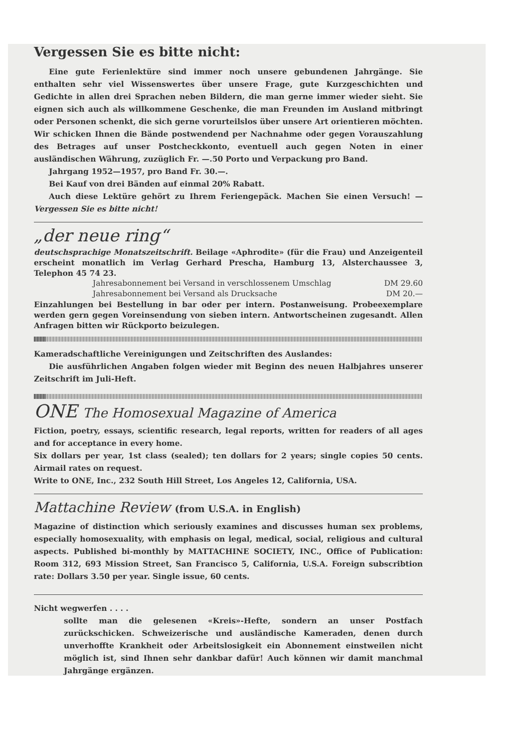Vergessen Sie es bitte nicht:
Eine gute Ferienlektüre sind immer noch unsere gebundenen Jahrgänge. Sie enthalten sehr viel Wissenswertes über unsere Frage, gute Kurzgeschichten und Gedichte in allen drei Sprachen neben Bildern, die man gerne immer wieder sieht. Sie eignen sich auch als willkommene Geschenke, die man Freunden im Ausland mitbringt oder Personen schenkt, die sich gerne vorurteilslos über unsere Art orientieren möchten. Wir schicken Ihnen die Bände postwendend per Nachnahme oder gegen Vorauszahlung des Betrages auf unser Postcheckkonto, eventuell auch gegen Noten in einer ausländischen Währung, zuzüglich Fr. —.50 Porto und Verpackung pro Band.
Jahrgang 1952—1957, pro Band Fr. 30.—.
Bei Kauf von drei Bänden auf einmal 20% Rabatt.
Auch diese Lektüre gehört zu Ihrem Feriengepäck. Machen Sie einen Versuch! — Vergessen Sie es bitte nicht!
„der neue ring“
deutschsprachige Monatszeitschrift. Beilage «Aphrodite» (für die Frau) und Anzeigenteil erscheint monatlich im Verlag Gerhard Prescha, Hamburg 13, Alsterchaussee 3, Telephon 45 74 23.
Jahresabonnement bei Versand in verschlossenem Umschlag DM 29.60
Jahresabonnement bei Versand als Drucksache DM 20.—
Einzahlungen bei Bestellung in bar oder per intern. Postanweisung. Probeexemplare werden gern gegen Voreinsendung von sieben intern. Antwortscheinen zugesandt. Allen Anfragen bitten wir Rückporto beizulegen.
Kameradschaftliche Vereinigungen und Zeitschriften des Auslandes:
Die ausführlichen Angaben folgen wieder mit Beginn des neuen Halbjahres unserer Zeitschrift im Juli-Heft.
ONE The Homosexual Magazine of America
Fiction, poetry, essays, scientific research, legal reports, written for readers of all ages and for acceptance in every home.
Six dollars per year, 1st class (sealed); ten dollars for 2 years; single copies 50 cents. Airmail rates on request.
Write to ONE, Inc., 232 South Hill Street, Los Angeles 12, California, USA.
Mattachine Review (from U.S.A. in English)
Magazine of distinction which seriously examines and discusses human sex problems, especially homosexuality, with emphasis on legal, medical, social, religious and cultural aspects. Published bi-monthly by MATTACHINE SOCIETY, INC., Office of Publication: Room 312, 693 Mission Street, San Francisco 5, California, U.S.A. Foreign subscribtion rate: Dollars 3.50 per year. Single issue, 60 cents.
Nicht wegwerfen . . . .
sollte man die gelesenen «Kreis»-Hefte, sondern an unser Postfach zurückschicken. Schweizerische und ausländische Kameraden, denen durch unverhoffte Krankheit oder Arbeitslosigkeit ein Abonnement einstweilen nicht möglich ist, sind Ihnen sehr dankbar dafür! Auch können wir damit manchmal Jahrgänge ergänzen.